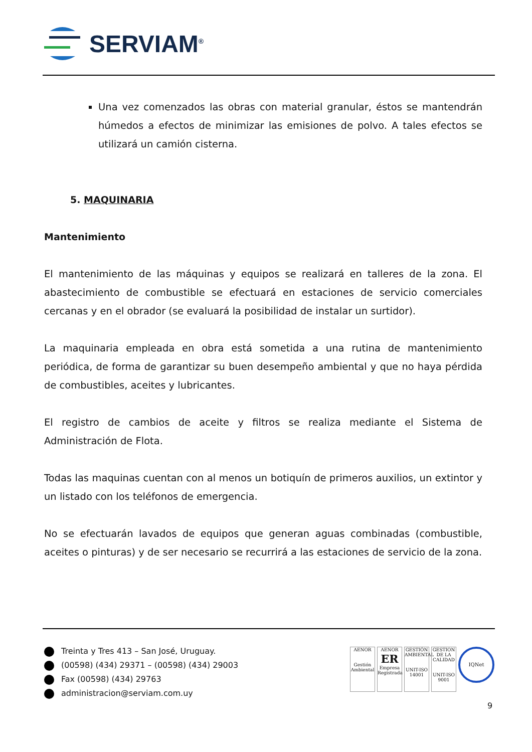SERVIAM<sup>®</sup>
Una vez comenzados las obras con material granular, éstos se mantendrán húmedos a efectos de minimizar las emisiones de polvo. A tales efectos se utilizará un camión cisterna.
5. MAQUINARIA
Mantenimiento
El mantenimiento de las máquinas y equipos se realizará en talleres de la zona. El abastecimiento de combustible se efectuará en estaciones de servicio comerciales cercanas y en el obrador (se evaluará la posibilidad de instalar un surtidor).
La maquinaria empleada en obra está sometida a una rutina de mantenimiento periódica, de forma de garantizar su buen desempeño ambiental y que no haya pérdida de combustibles, aceites y lubricantes.
El registro de cambios de aceite y filtros se realiza mediante el Sistema de Administración de Flota.
Todas las maquinas cuentan con al menos un botiquín de primeros auxilios, un extintor y un listado con los teléfonos de emergencia.
No se efectuarán lavados de equipos que generan aguas combinadas (combustible, aceites o pinturas) y de ser necesario se recurrirá a las estaciones de servicio de la zona.
Treinta y Tres 413 – San José, Uruguay.
(00598) (434) 29371 – (00598) (434) 29003
Fax (00598) (434) 29763
administracion@serviam.com.uy
AENOR
Gestión Ambiental
AENOR
ER
Empresa Registrada
GESTIÓN AMBIENTAL
UNIT-ISO 14001
GESTION DE LA CALIDAD
UNIT-ISO 9001
IQNet
9